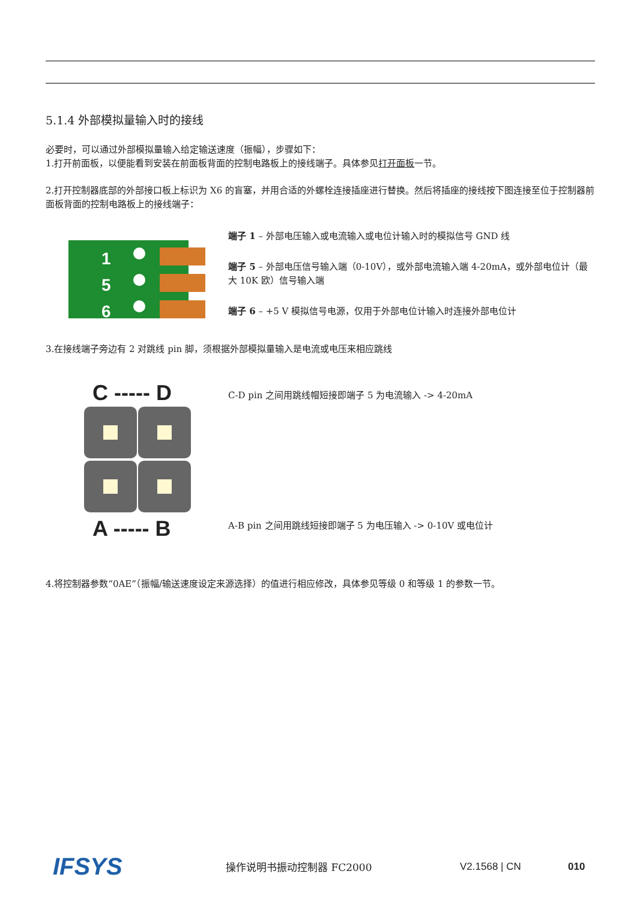5.1.4 外部模拟量输入时的接线
必要时，可以通过外部模拟量输入给定输送速度（振幅），步骤如下：
1.打开前面板，以便能看到安装在前面板背面的控制电路板上的接线端子。具体参见打开面板一节。
2.打开控制器底部的外部接口板上标识为 X6 的盲塞，并用合适的外螺栓连接插座进行替换。然后将插座的接线按下图连接至位于控制器前面板背面的控制电路板上的接线端子：
1
5
6
端子 1 – 外部电压输入或电流输入或电位计输入时的模拟信号 GND 线
端子 5 – 外部电压信号输入端（0-10V），或外部电流输入端 4-20mA，或外部电位计（最大 10K 欧）信号输入端
端子 6 – +5 V 模拟信号电源，仅用于外部电位计输入时连接外部电位计
3.在接线端子旁边有 2 对跳线 pin 脚，须根据外部模拟量输入是电流或电压来相应跳线
C ----- D
A ----- B
C-D pin 之间用跳线帽短接即端子 5 为电流输入 -> 4-20mA
A-B pin 之间用跳线短接即端子 5 为电压输入 -> 0-10V 或电位计
4.将控制器参数“0AE”（振幅/输送速度设定来源选择）的值进行相应修改，具体参见等级 0 和等级 1 的参数一节。
IFSYS
操作说明书振动控制器 FC2000 V2.1568 | CN 010